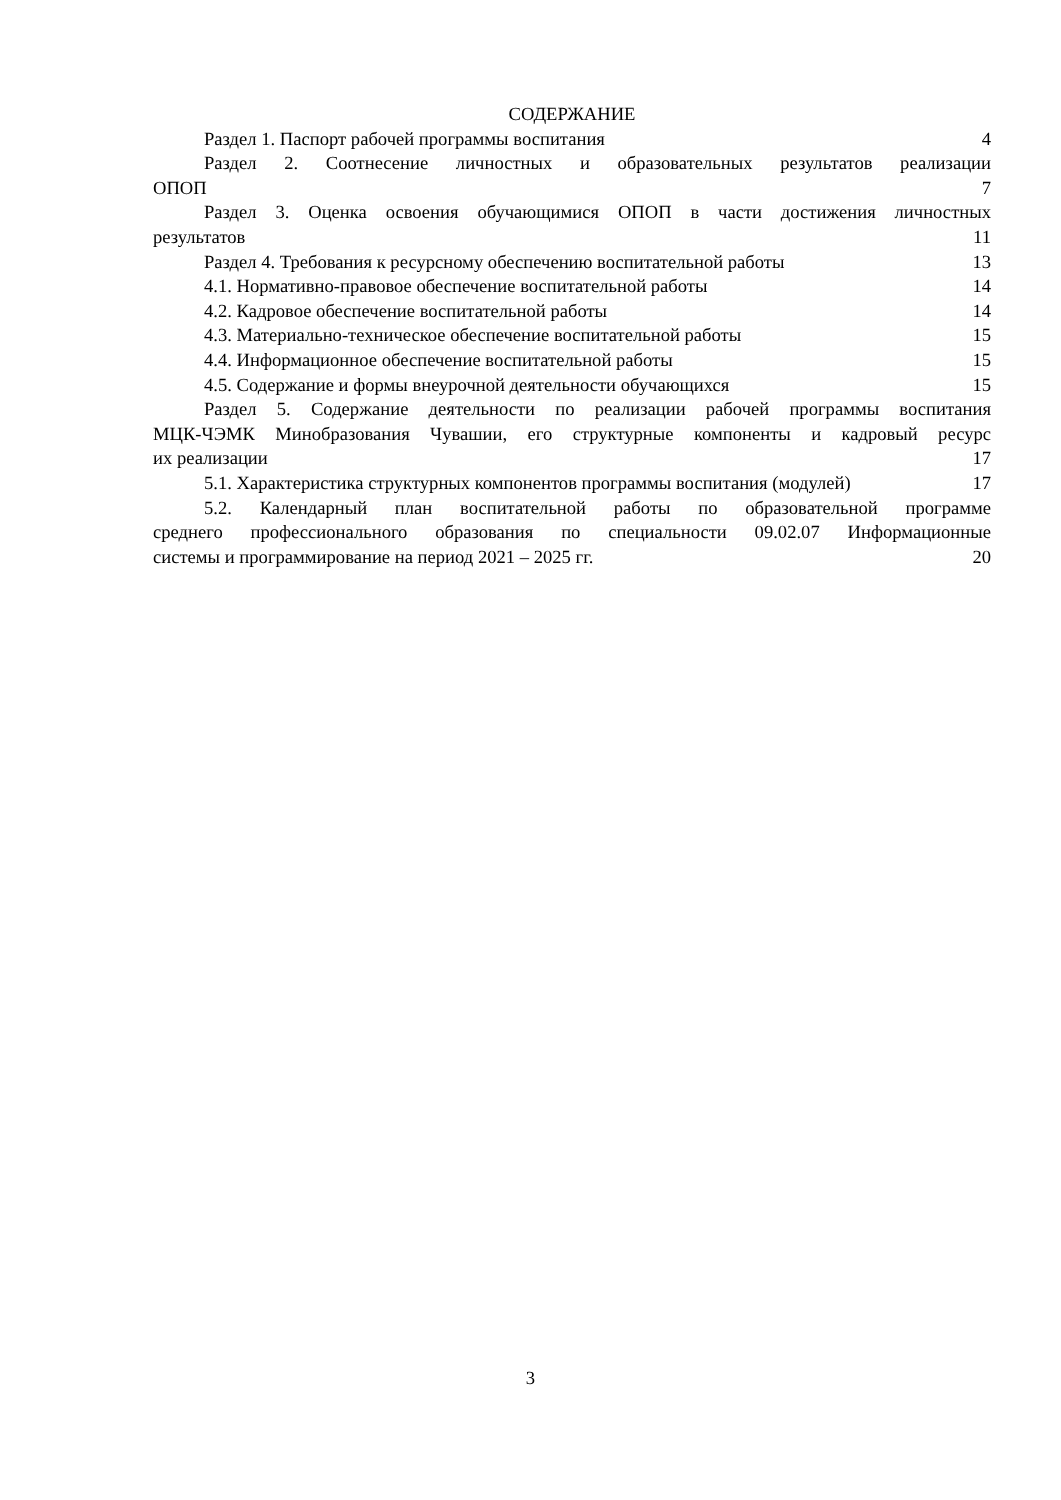СОДЕРЖАНИЕ
Раздел 1. Паспорт рабочей программы воспитания 4
Раздел 2. Соотнесение личностных и образовательных результатов реализации
ОПОП 7
Раздел 3. Оценка освоения обучающимися ОПОП в части достижения личностных
результатов 11
Раздел 4. Требования к ресурсному обеспечению воспитательной работы 13
4.1. Нормативно-правовое обеспечение воспитательной работы 14
4.2. Кадровое обеспечение воспитательной работы 14
4.3. Материально-техническое обеспечение воспитательной работы 15
4.4. Информационное обеспечение воспитательной работы 15
4.5. Содержание и формы внеурочной деятельности обучающихся 15
Раздел 5. Содержание деятельности по реализации рабочей программы воспитания
МЦК-ЧЭМК Минобразования Чувашии, его структурные компоненты и кадровый ресурс
их реализации 17
5.1. Характеристика структурных компонентов программы воспитания (модулей) 17
5.2. Календарный план воспитательной работы по образовательной программе
среднего профессионального образования по специальности 09.02.07 Информационные
системы и программирование на период 2021 – 2025 гг. 20
3